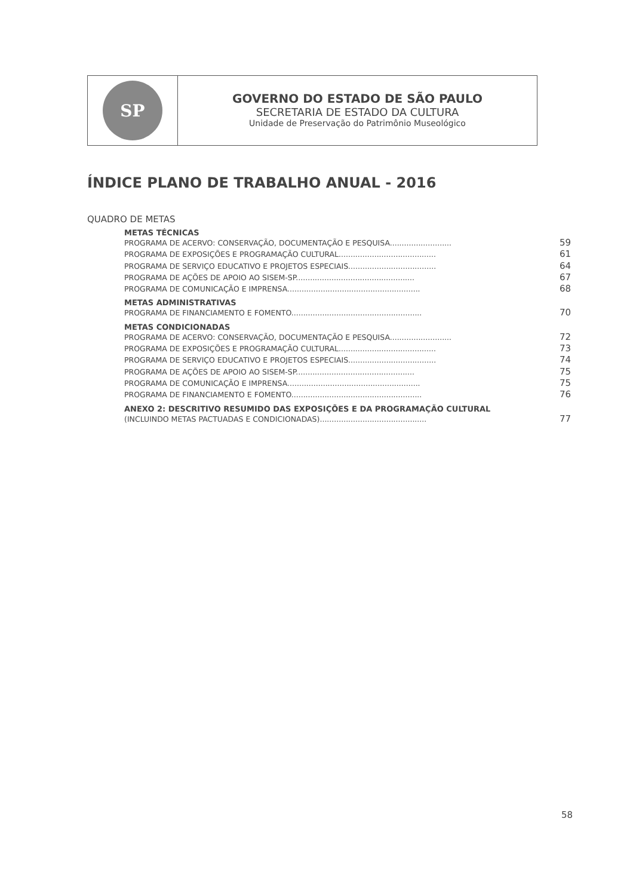SP
GOVERNO DO ESTADO DE SÃO PAULO
SECRETARIA DE ESTADO DA CULTURA
Unidade de Preservação do Patrimônio Museológico
ÍNDICE PLANO DE TRABALHO ANUAL - 2016
QUADRO DE METAS
METAS TÉCNICAS
PROGRAMA DE ACERVO: CONSERVAÇÃO, DOCUMENTAÇÃO E PESQUISA.......................... 59
PROGRAMA DE EXPOSIÇÕES E PROGRAMAÇÃO CULTURAL......................................... 61
PROGRAMA DE SERVIÇO EDUCATIVO E PROJETOS ESPECIAIS..................................... 64
PROGRAMA DE AÇÕES DE APOIO AO SISEM-SP.................................................. 67
PROGRAMA DE COMUNICAÇÃO E IMPRENSA........................................................ 68
METAS ADMINISTRATIVAS
PROGRAMA DE FINANCIAMENTO E FOMENTO....................................................... 70
METAS CONDICIONADAS
PROGRAMA DE ACERVO: CONSERVAÇÃO, DOCUMENTAÇÃO E PESQUISA.......................... 72
PROGRAMA DE EXPOSIÇÕES E PROGRAMAÇÃO CULTURAL......................................... 73
PROGRAMA DE SERVIÇO EDUCATIVO E PROJETOS ESPECIAIS..................................... 74
PROGRAMA DE AÇÕES DE APOIO AO SISEM-SP.................................................. 75
PROGRAMA DE COMUNICAÇÃO E IMPRENSA........................................................ 75
PROGRAMA DE FINANCIAMENTO E FOMENTO....................................................... 76
ANEXO 2: DESCRITIVO RESUMIDO DAS EXPOSIÇÕES E DA PROGRAMAÇÃO CULTURAL
(INCLUINDO METAS PACTUADAS E CONDICIONADAS)............................................. 77
58